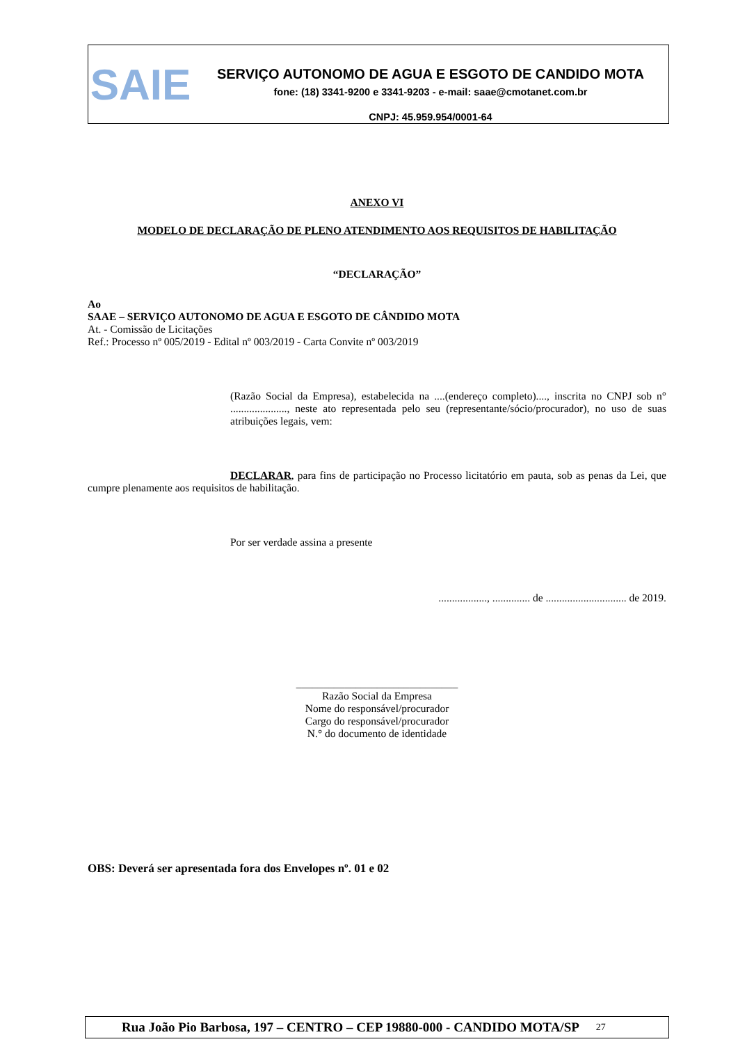SAIE
SERVIÇO AUTONOMO DE AGUA E ESGOTO DE CANDIDO MOTA
fone: (18) 3341-9200 e 3341-9203 - e-mail: saae@cmotanet.com.br
CNPJ: 45.959.954/0001-64
ANEXO VI
MODELO DE DECLARAÇÃO DE PLENO ATENDIMENTO AOS REQUISITOS DE HABILITAÇÃO
“DECLARAÇÃO”
Ao
SAAE – SERVIÇO AUTONOMO DE AGUA E ESGOTO DE CÂNDIDO MOTA
At. - Comissão de Licitações
Ref.: Processo nº 005/2019 - Edital nº 003/2019 - Carta Convite nº 003/2019
(Razão Social da Empresa), estabelecida na ....(endereço completo)...., inscrita no CNPJ sob n° ....................., neste ato representada pelo seu (representante/sócio/procurador), no uso de suas atribuições legais, vem:
DECLARAR, para fins de participação no Processo licitatório em pauta, sob as penas da Lei, que cumpre plenamente aos requisitos de habilitação.
Por ser verdade assina a presente
.................., .............. de .............................. de 2019.
______________________________
Razão Social da Empresa
Nome do responsável/procurador
Cargo do responsável/procurador
N.° do documento de identidade
OBS: Deverá ser apresentada fora dos Envelopes nº. 01 e 02
Rua João Pio Barbosa, 197 – CENTRO – CEP 19880-000 - CANDIDO MOTA/SP 27